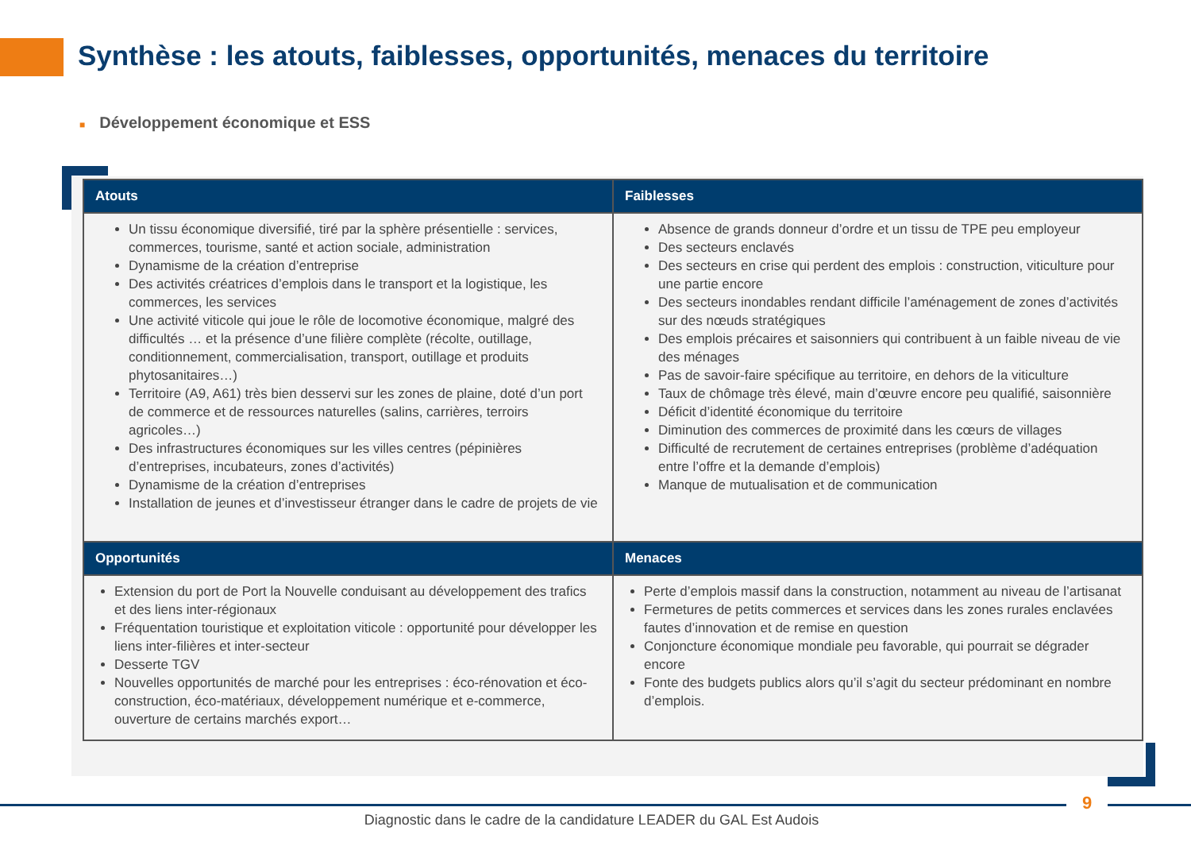Synthèse : les atouts, faiblesses, opportunités, menaces du territoire
■ Développement économique et ESS
| Atouts | Faiblesses |
| --- | --- |
| Un tissu économique diversifié, tiré par la sphère présentielle : services, commerces, tourisme, santé et action sociale, administration Dynamisme de la création d’entreprise Des activités créatrices d’emplois dans le transport et la logistique, les commerces, les services Une activité viticole qui joue le rôle de locomotive économique, malgré des difficultés … et la présence d’une filière complète (récolte, outillage, conditionnement, commercialisation, transport, outillage et produits phytosanitaires…) Territoire (A9, A61) très bien desservi sur les zones de plaine, doté d’un port de commerce et de ressources naturelles (salins, carrières, terroirs agricoles…) Des infrastructures économiques sur les villes centres (pépinières d’entreprises, incubateurs, zones d’activités) Dynamisme de la création d’entreprises Installation de jeunes et d’investisseur étranger dans le cadre de projets de vie | Absence de grands donneur d’ordre et un tissu de TPE peu employeur Des secteurs enclavés Des secteurs en crise qui perdent des emplois : construction, viticulture pour une partie encore Des secteurs inondables rendant difficile l’aménagement de zones d’activités sur des nœuds stratégiques Des emplois précaires et saisonniers qui contribuent à un faible niveau de vie des ménages Pas de savoir-faire spécifique au territoire, en dehors de la viticulture Taux de chômage très élevé, main d’œuvre encore peu qualifié, saisonnière Déficit d’identité économique du territoire Diminution des commerces de proximité dans les cœurs de villages Difficulté de recrutement de certaines entreprises (problème d’adéquation entre l’offre et la demande d’emplois) Manque de mutualisation et de communication |
| Opportunités | Menaces |
| Extension du port de Port la Nouvelle conduisant au développement des trafics et des liens inter-régionaux Fréquentation touristique et exploitation viticole : opportunité pour développer les liens inter-filières et inter-secteur Desserte TGV Nouvelles opportunités de marché pour les entreprises : éco-rénovation et éco-construction, éco-matériaux, développement numérique et e-commerce, ouverture de certains marchés export… | Perte d’emplois massif dans la construction, notamment au niveau de l’artisanat Fermetures de petits commerces et services dans les zones rurales enclavées fautes d’innovation et de remise en question Conjoncture économique mondiale peu favorable, qui pourrait se dégrader encore Fonte des budgets publics alors qu’il s’agit du secteur prédominant en nombre d’emplois. |
9
Diagnostic dans le cadre de la candidature LEADER du GAL Est Audois